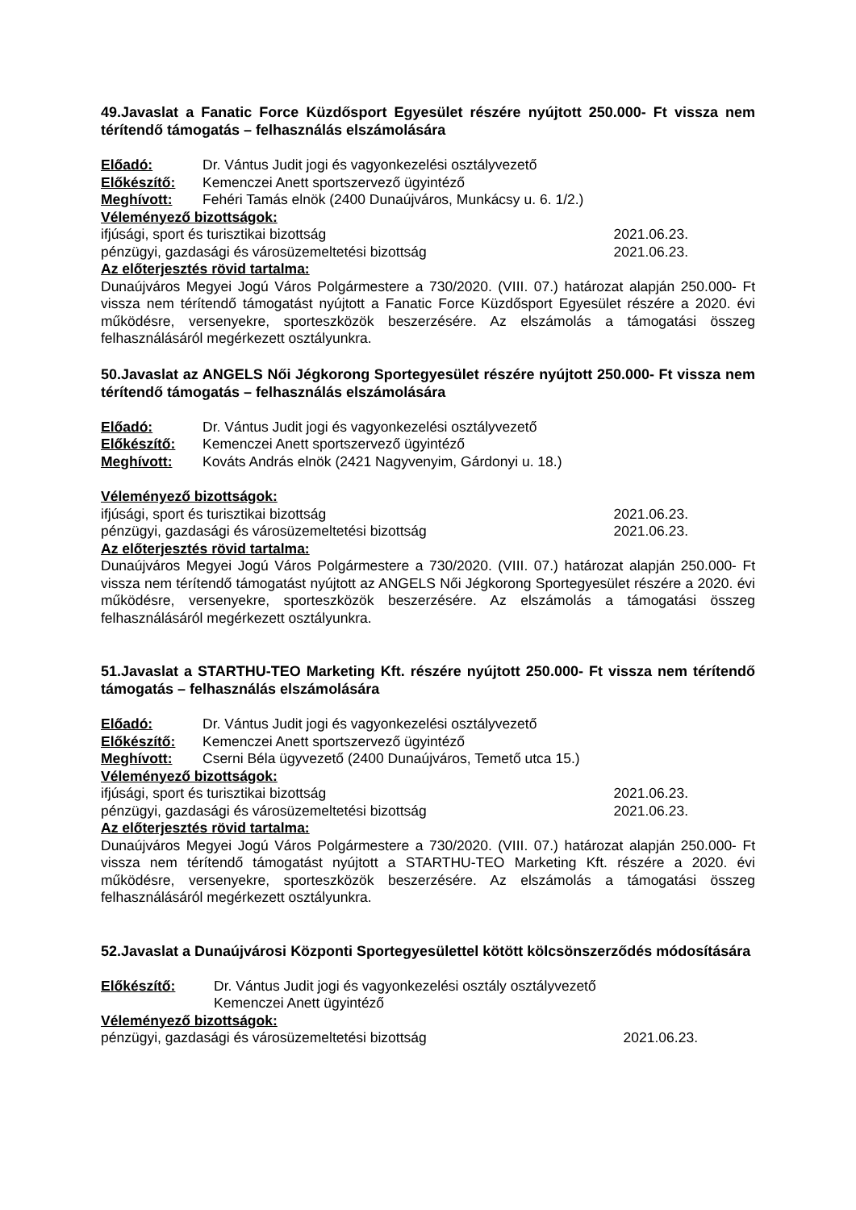49.Javaslat a Fanatic Force Küzdősport Egyesület részére nyújtott 250.000- Ft vissza nem térítendő támogatás – felhasználás elszámolására
Előadó: Dr. Vántus Judit jogi és vagyonkezelési osztályvezető
Előkészítő: Kemenczei Anett sportszervező ügyintéző
Meghívott: Fehéri Tamás elnök (2400 Dunaújváros, Munkácsy u. 6. 1/2.)
Véleményező bizottságok:
ifjúsági, sport és turisztikai bizottság 2021.06.23.
pénzügyi, gazdasági és városüzemeltetési bizottság 2021.06.23.
Az előterjesztés rövid tartalma:
Dunaújváros Megyei Jogú Város Polgármestere a 730/2020. (VIII. 07.) határozat alapján 250.000- Ft vissza nem térítendő támogatást nyújtott a Fanatic Force Küzdősport Egyesület részére a 2020. évi működésre, versenyekre, sporteszközök beszerzésére. Az elszámolás a támogatási összeg felhasználásáról megérkezett osztályunkra.
50.Javaslat az ANGELS Női Jégkorong Sportegyesület részére nyújtott 250.000- Ft vissza nem térítendő támogatás – felhasználás elszámolására
Előadó: Dr. Vántus Judit jogi és vagyonkezelési osztályvezető
Előkészítő: Kemenczei Anett sportszervező ügyintéző
Meghívott: Kováts András elnök (2421 Nagyvenyim, Gárdonyi u. 18.)
Véleményező bizottságok:
ifjúsági, sport és turisztikai bizottság 2021.06.23.
pénzügyi, gazdasági és városüzemeltetési bizottság 2021.06.23.
Az előterjesztés rövid tartalma:
Dunaújváros Megyei Jogú Város Polgármestere a 730/2020. (VIII. 07.) határozat alapján 250.000- Ft vissza nem térítendő támogatást nyújtott az ANGELS Női Jégkorong Sportegyesület részére a 2020. évi működésre, versenyekre, sporteszközök beszerzésére. Az elszámolás a támogatási összeg felhasználásáról megérkezett osztályunkra.
51.Javaslat a STARTHU-TEO Marketing Kft. részére nyújtott 250.000- Ft vissza nem térítendő támogatás – felhasználás elszámolására
Előadó: Dr. Vántus Judit jogi és vagyonkezelési osztályvezető
Előkészítő: Kemenczei Anett sportszervező ügyintéző
Meghívott: Cserni Béla ügyvezető (2400 Dunaújváros, Temető utca 15.)
Véleményező bizottságok:
ifjúsági, sport és turisztikai bizottság 2021.06.23.
pénzügyi, gazdasági és városüzemeltetési bizottság 2021.06.23.
Az előterjesztés rövid tartalma:
Dunaújváros Megyei Jogú Város Polgármestere a 730/2020. (VIII. 07.) határozat alapján 250.000- Ft vissza nem térítendő támogatást nyújtott a STARTHU-TEO Marketing Kft. részére a 2020. évi működésre, versenyekre, sporteszközök beszerzésére. Az elszámolás a támogatási összeg felhasználásáról megérkezett osztályunkra.
52.Javaslat a Dunaújvárosi Központi Sportegyesülettel kötött kölcsönszerződés módosítására
Előkészítő: Dr. Vántus Judit jogi és vagyonkezelési osztály osztályvezető
Kemenczei Anett ügyintéző
Véleményező bizottságok:
pénzügyi, gazdasági és városüzemeltetési bizottság 2021.06.23.